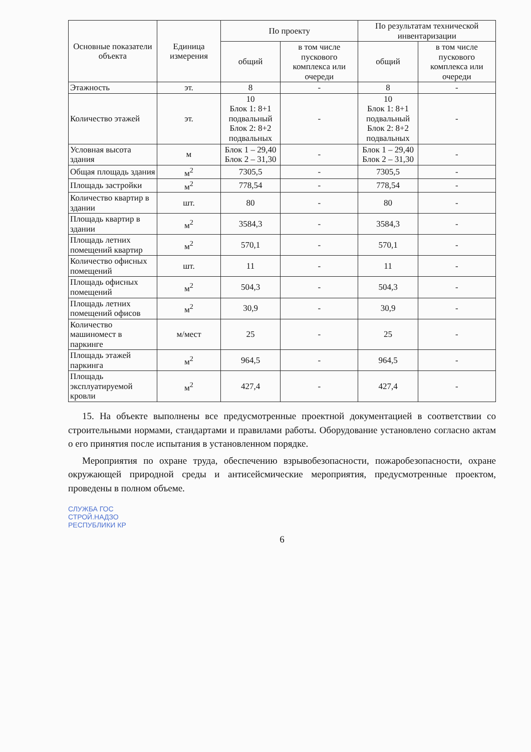| Основные показатели объекта | Единица измерения | По проекту | | По результатам технической инвентаризации | |
| --- | --- | --- | --- | --- | --- |
| | | общий | в том числе пускового комплекса или очереди | общий | в том числе пускового комплекса или очереди |
| Этажность | эт. | 8 | - | 8 | - |
| Количество этажей | эт. | 10 Блок 1: 8+1 подвальный Блок 2: 8+2 подвальных | - | 10 Блок 1: 8+1 подвальный Блок 2: 8+2 подвальных | - |
| Условная высота здания | м | Блок 1 – 29,40 Блок 2 – 31,30 | - | Блок 1 – 29,40 Блок 2 – 31,30 | - |
| Общая площадь здания | м<sup>2</sup> | 7305,5 | - | 7305,5 | - |
| Площадь застройки | м<sup>2</sup> | 778,54 | - | 778,54 | - |
| Количество квартир в здании | шт. | 80 | - | 80 | - |
| Площадь квартир в здании | м<sup>2</sup> | 3584,3 | - | 3584,3 | - |
| Площадь летних помещений квартир | м<sup>2</sup> | 570,1 | - | 570,1 | - |
| Количество офисных помещений | шт. | 11 | - | 11 | - |
| Площадь офисных помещений | м<sup>2</sup> | 504,3 | - | 504,3 | - |
| Площадь летних помещений офисов | м<sup>2</sup> | 30,9 | - | 30,9 | - |
| Количество машиномест в паркинге | м/мест | 25 | - | 25 | - |
| Площадь этажей паркинга | м<sup>2</sup> | 964,5 | - | 964,5 | - |
| Площадь эксплуатируемой кровли | м<sup>2</sup> | 427,4 | - | 427,4 | - |
15. На объекте выполнены все предусмотренные проектной документацией в соответствии со строительными нормами, стандартами и правилами работы. Оборудование установлено согласно актам о его принятия после испытания в установленном порядке.
Мероприятия по охране труда, обеспечению взрывобезопасности, пожаробезопасности, охране окружающей природной среды и антисейсмические мероприятия, предусмотренные проектом, проведены в полном объеме.
СЛУЖБА ГОС
СТРОЙ.НАДЗО
РЕСПУБЛИКИ КР
6